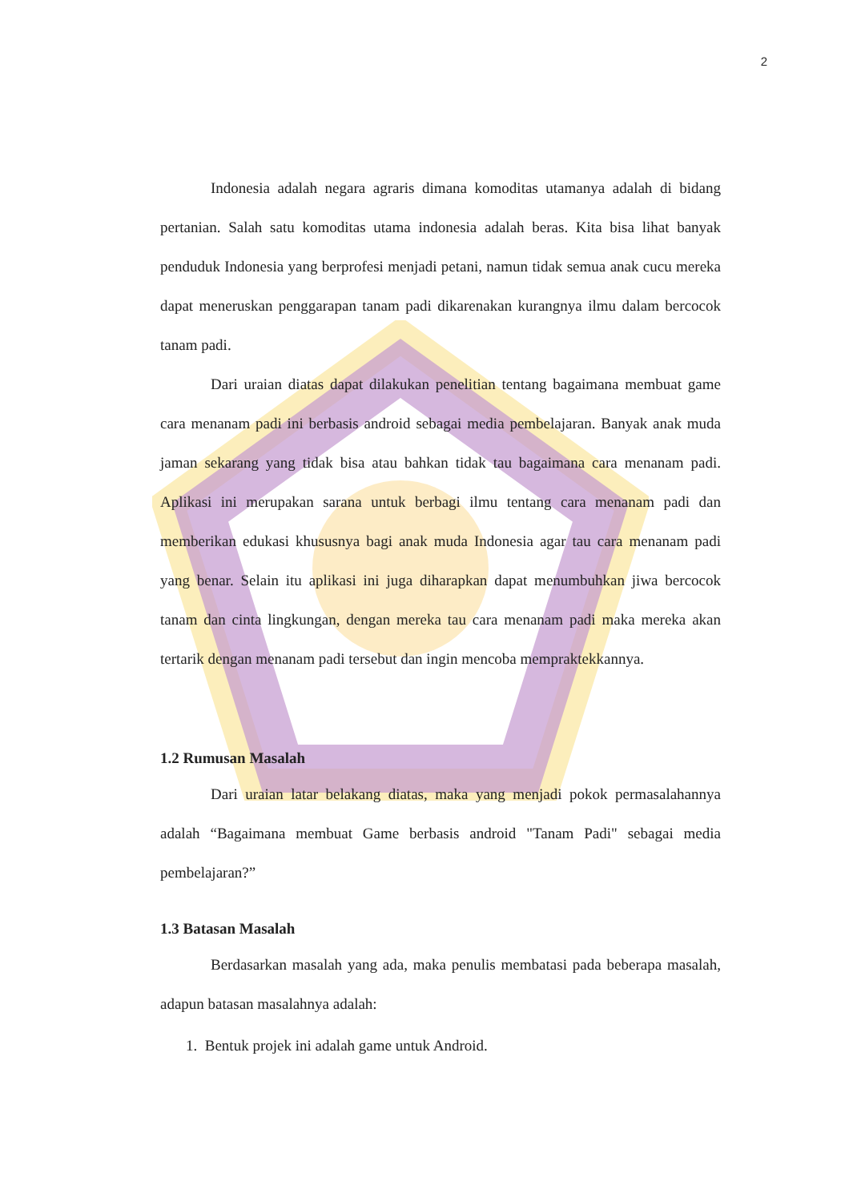2
Indonesia adalah negara agraris dimana komoditas utamanya adalah di bidang pertanian. Salah satu komoditas utama indonesia adalah beras. Kita bisa lihat banyak penduduk Indonesia yang berprofesi menjadi petani, namun tidak semua anak cucu mereka dapat meneruskan penggarapan tanam padi dikarenakan kurangnya ilmu dalam bercocok tanam padi.
Dari uraian diatas dapat dilakukan penelitian tentang bagaimana membuat game cara menanam padi ini berbasis android sebagai media pembelajaran. Banyak anak muda jaman sekarang yang tidak bisa atau bahkan tidak tau bagaimana cara menanam padi. Aplikasi ini merupakan sarana untuk berbagi ilmu tentang cara menanam padi dan memberikan edukasi khususnya bagi anak muda Indonesia agar tau cara menanam padi yang benar. Selain itu aplikasi ini juga diharapkan dapat menumbuhkan jiwa bercocok tanam dan cinta lingkungan, dengan mereka tau cara menanam padi maka mereka akan tertarik dengan menanam padi tersebut dan ingin mencoba mempraktekkannya.
1.2 Rumusan Masalah
Dari uraian latar belakang diatas, maka yang menjadi pokok permasalahannya adalah “Bagaimana membuat Game berbasis android "Tanam Padi" sebagai media pembelajaran?”
1.3 Batasan Masalah
Berdasarkan masalah yang ada, maka penulis membatasi pada beberapa masalah, adapun batasan masalahnya adalah:
1. Bentuk projek ini adalah game untuk Android.